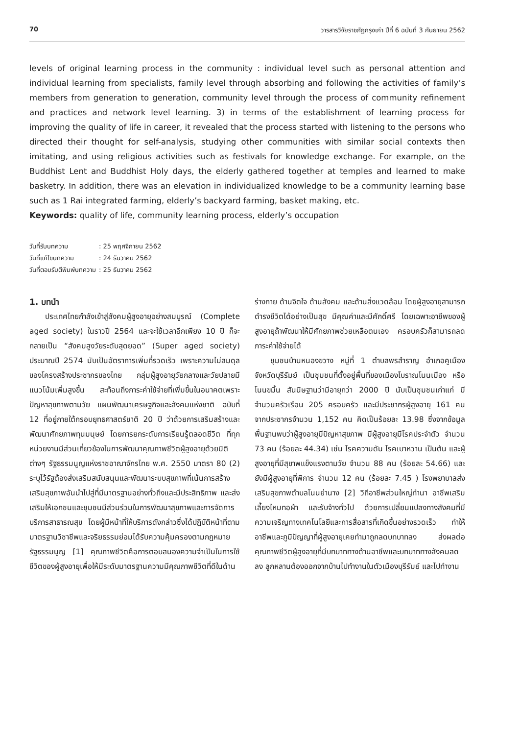70 วารสารวิจัยราชภัฏกรุงเก่า ปีที่ 6 ฉบับที่ 3 กันยายน 2562
levels of original learning process in the community : individual level such as personal attention and individual learning from specialists, family level through absorbing and following the activities of family’s members from generation to generation, community level through the process of community refinement and practices and network level learning. 3) in terms of the establishment of learning process for improving the quality of life in career, it revealed that the process started with listening to the persons who directed their thought for self-analysis, studying other communities with similar social contexts then imitating, and using religious activities such as festivals for knowledge exchange. For example, on the Buddhist Lent and Buddhist Holy days, the elderly gathered together at temples and learned to make basketry. In addition, there was an elevation in individualized knowledge to be a community learning base such as 1 Rai integrated farming, elderly’s backyard farming, basket making, etc.
Keywords: quality of life, community learning process, elderly’s occupation
| วันที่รับบทความ | : 25 พฤศจิกายน 2562 |
| วันที่แก้ไขบทความ | : 24 ธันวาคม 2562 |
| วันที่ตอบรับตีพิมพ์บทความ | : 25 ธันวาคม 2562 |
1. บทนำ
ประเทศไทยกำลังเข้าสู่สังคมผู้สูงอายุอย่างสมบูรณ์ (Complete aged society) ในราวปี 2564 และจะใช้เวลาอีกเพียง 10 ปี ก็จะกลายเป็น “สังคมสูงวัยระดับสุดยอด” (Super aged society) ประมาณปี 2574 นับเป็นอัตราการเพิ่มที่รวดเร็ว เพราะความไม่สมดุลของโครงสร้างประชากรของไทย กลุ่มผู้สูงอายุวัยกลางและวัยปลายมีแนวโน้มเพิ่มสูงขึ้น สะท้อนถึงภาระค่าใช้จ่ายที่เพิ่มขึ้นในอนาคตเพราะปัญหาสุขภาพตามวัย แผนพัฒนาเศรษฐกิจและสังคมแห่งชาติ ฉบับที่ 12 ที่อยู่ภายใต้กรอบยุทธศาสตร์ชาติ 20 ปี ว่าด้วยการเสริมสร้างและพัฒนาศักยภาพทุนมนุษย์ โดยการยกระดับการเรียนรู้ตลอดชีวิต ที่ทุกหน่วยงานมีส่วนเกี่ยวข้องในการพัฒนาคุณภาพชีวิตผู้สูงอายุด้วยมิติต่างๆ รัฐธรรมนูญแห่งราชอาณาจักรไทย พ.ศ. 2550 มาตรา 80 (2) ระบุไว้รัฐต้องส่งเสริมสนับสนุนและพัฒนาระบบสุขภาพที่เน้นการสร้างเสริมสุขภาพอันนำไปสู่ที่มีมาตรฐานอย่างทั่วถึงและมีประสิทธิภาพ และส่งเสริมให้เอกชนและชุมชนมีส่วนร่วมในการพัฒนาสุขภาพและการจัดการบริการสาธารณสุข โดยผู้มีหน้าที่ให้บริการดังกล่าวซึ่งได้ปฏิบัติหน้าที่ตามมาตรฐานวิชาชีพและจริยธรรมย่อมได้รับความคุ้มครองตามกฎหมายรัฐธรรมนูญ [1] คุณภาพชีวิตคือการตอบสนองความจำเป็นในการใช้ชีวิตของผู้สูงอายุเพื่อให้มีระดับมาตรฐานความมีคุณภาพชีวิตที่ดีในด้าน
ร่างกาย ด้านจิตใจ ด้านสังคม และด้านสิ่งแวดล้อม โดยผู้สูงอายุสามารถดำรงชีวิตได้อย่างเป็นสุข มีคุณค่าและมีศักดิ์ศรี โดยเฉพาะอาชีพของผู้สูงอายุถ้าพัฒนาให้มีศักยภาพช่วยเหลือตนเอง ครอบครัวก็สามารถลดภาระค่าใช้จ่ายได้
ชุมชนบ้านหนองขวาง หมู่ที่ 1 ตำบลพรสำราญ อำเภอคูเมือง จังหวัดบุรีรัมย์ เป็นชุมชนที่ตั้งอยู่พื้นที่ของเมืองโบราณโนนเมือง หรือโนนขมิ้น สันนิษฐานว่ามีอายุกว่า 2000 ปี นับเป็นชุมชนเก่าแก่ มีจำนวนครัวเรือน 205 ครอบครัว และมีประชากรผู้สูงอายุ 161 คน จากประชากรจำนวน 1,152 คน คิดเป็นร้อยละ 13.98 ซึ่งจากข้อมูลพื้นฐานพบว่าผู้สูงอายุมีปัญหาสุขภาพ มีผู้สูงอายุมีโรคประจำตัว จำนวน 73 คน (ร้อยละ 44.34) เช่น โรคความดัน โรคเบาหวาน เป็นต้น และผู้สูงอายุที่มีสุขาพแข็งแรงตามวัย จำนวน 88 คน (ร้อยละ 54.66) และยังมีผู้สูงอายุที่พิการ จำนวน 12 คน (ร้อยละ 7.45 ) โรงพยาบาลส่งเสริมสุขภาพตำบลโนนย่านาง [2] วิถีอาชีพส่วนใหญ่ทำนา อาชีพเสริมเลี้ยงไหมทอผ้า และรับจ้างทั่วไป ด้วยการเปลี่ยนแปลงทางสังคมที่มีความเจริญทางเทคโนโลยีและการสื่อสารที่เกิดขึ้นอย่างรวดเร็ว ทำให้อาชีพและภูมิปัญญาที่ผู้สูงอายุเคยทำมาถูกลดบทบาทลง ส่งผลต่อคุณภาพชีวิตผู้สูงอายุที่มีบทบาททางด้านอาชีพและบทบาททางสังคมลดลง ลูกหลานต้องออกจากบ้านไปทำงานในตัวเมืองบุรีรัมย์ และไปทำงาน